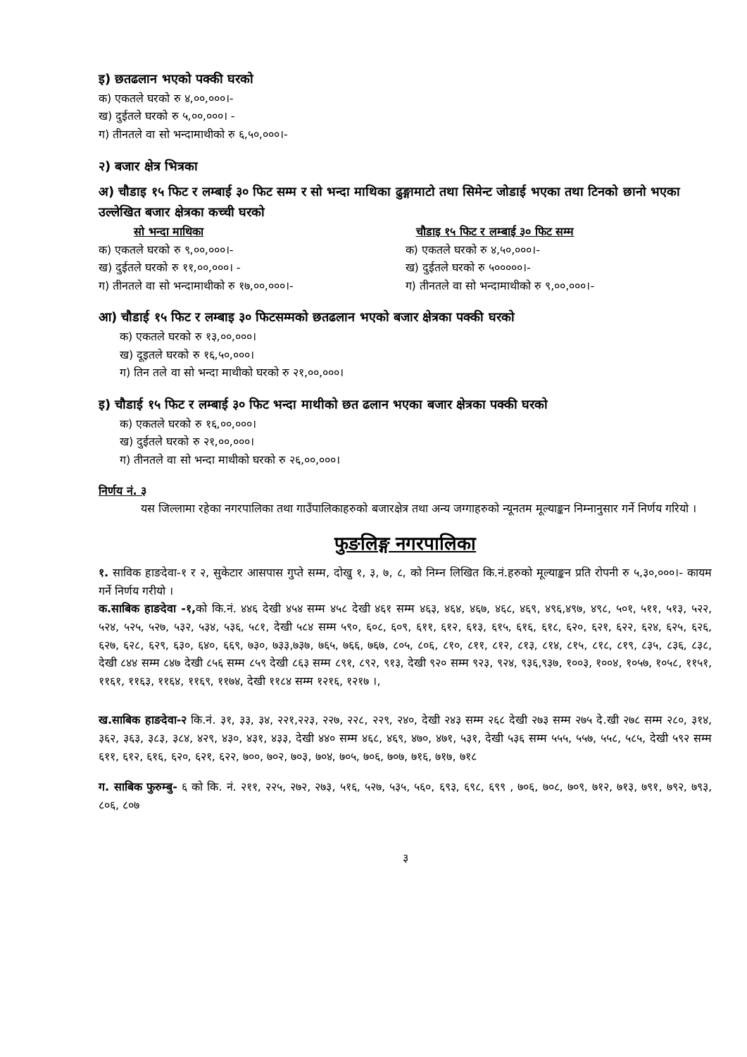इ) छतढलान भएको पक्की घरको
क) एकतले घरको रु ४,००,०००।-
ख) दुईतले घरको रु ५,००,०००। -
ग) तीनतले वा सो भन्दामाथीको रु ६,५०,०००।-
२) बजार क्षेत्र भित्रका
अ) चौडाइ १५ फिट र लम्बाई ३० फिट सम्म र सो भन्दा माथिका ढुङ्गामाटो तथा सिमेन्ट जोडाई भएका तथा टिनको छानो भएका उल्लेखित बजार क्षेत्रका कच्ची घरको
सो भन्दा माथिका
क) एकतले घरको रु ९,००,०००।-
ख) दुईतले घरको रु ११,००,०००। -
ग) तीनतले वा सो भन्दामाथीको रु १७,००,०००।-
चौडाइ १५ फिट र लम्बाई ३० फिट सम्म
क) एकतले घरको रु ४,५०,०००।-
ख) दुईतले घरको रु ५०००००।-
ग) तीनतले वा सो भन्दामाथीको रु ९,००,०००।-
आ) चौडाई १५ फिट र लम्बाइ ३० फिटसम्मको छतढलान भएको बजार क्षेत्रका पक्की घरको
क) एकतले घरको रु १३,००,०००।
ख) दूइतले घरको रु १६,५०,०००।
ग) तिन तले वा सो भन्दा माथीको घरको रु २१,००,०००।
इ) चौडाई १५ फिट र लम्बाई ३० फिट भन्दा माथीको छत ढलान भएका बजार क्षेत्रका पक्की घरको
क) एकतले घरको रु १६,००,०००।
ख) दुईतले घरको रु २१,००,०००।
ग) तीनतले वा सो भन्दा माथीको घरको रु २६,००,०००।
निर्णय नं. ३
यस जिल्लामा रहेका नगरपालिका तथा गाउँपालिकाहरुको बजारक्षेत्र तथा अन्य जग्गाहरुको न्यूनतम मूल्याङ्कन निम्नानुसार गर्ने निर्णय गरियो ।
फुङलिङ्ग नगरपालिका
१. साविक हाङदेवा-१ र २, सुकेटार आसपास गुप्ते सम्म, दोखु १, ३, ७, ८, को निम्न लिखित कि.नं.हरुको मूल्याङ्कन प्रति रोपनी रु ५,३०,०००।- कायम गर्ने निर्णय गरीयो ।
क.साबिक हाङदेवा -१, को कि.नं. ४४६ देखी ४५४ सम्म ४५८ देखी ४६१ सम्म ४६३, ४६४, ४६७, ४६८, ४६९, ४९६,४९७, ४९८, ५०१, ५११, ५१३, ५२२, ५२४, ५२५, ५२७, ५३२, ५३४, ५३६, ५८१, देखी ५८४ सम्म ५९०, ६०८, ६०९, ६११, ६१२, ६१३, ६१५, ६१६, ६१८, ६२०, ६२१, ६२२, ६२४, ६२५, ६२६, ६२७, ६२८, ६२९, ६३०, ६४०, ६६९, ७३०, ७३३,७३७, ७६५, ७६६, ७६७, ८०५, ८०६, ८१०, ८११, ८१२, ८१३, ८१४, ८१५, ८१८, ८१९, ८३५, ८३६, ८३८, देखी ८४४ सम्म ८४७ देखी ८५६ सम्म ८५९ देखी ८६३ सम्म ८९१, ८९२, ९१३, देखी ९२० सम्म ९२३, ९२४, ९३६,९३७, १००३, १००४, १०५७, १०५८, ११५१, ११६१, ११६३, ११६४, ११६९, ११७४, देखी ११८४ सम्म १२१६, १२१७ ।,
ख.साबिक हाङदेवा-२ कि.नं. ३१, ३३, ३४, २२१,२२३, २२७, २२८, २२९, २४०, देखी २४३ सम्म २६८ देखी २७३ सम्म २७५ दे.खी २७८ सम्म २८०, ३१४, ३६२, ३६३, ३८३, ३८४, ४२९, ४३०, ४३१, ४३३, देखी ४४० सम्म ४६८, ४६९, ४७०, ४७१, ५३१, देखी ५३६ सम्म ५५५, ५५७, ५५८, ५८५, देखी ५९२ सम्म ६११, ६१२, ६१६, ६२०, ६२१, ६२२, ७००, ७०२, ७०३, ७०४, ७०५, ७०६, ७०७, ७१६, ७१७, ७१८
ग. साबिक फुरुम्बु- ६ को कि. नं. २११, २२५, २७२, २७३, ५१६, ५२७, ५३५, ५६०, ६९३, ६९८, ६९९ , ७०६, ७०८, ७०९, ७१२, ७१३, ७९१, ७९२, ७९३, ८०६, ८०७
३